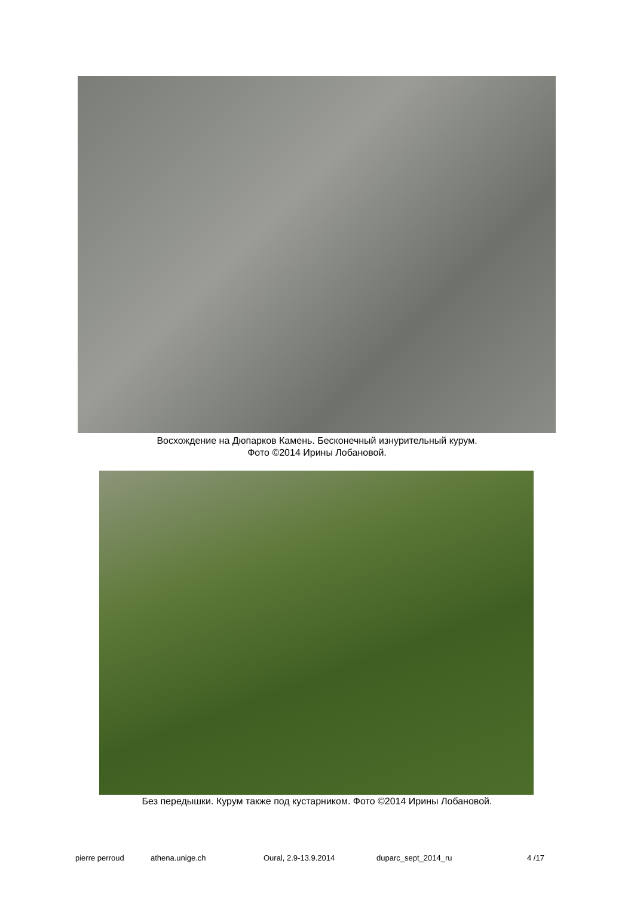Восхождение на Дюпарков Камень. Бесконечный изнурительный курум.
Фото ©2014 Ирины Лобановой.
Без передышки. Курум также под кустарником. Фото ©2014 Ирины Лобановой.
pierre perroud athena.unige.ch Oural, 2.9-13.9.2014 duparc_sept_2014_ru 4 /17